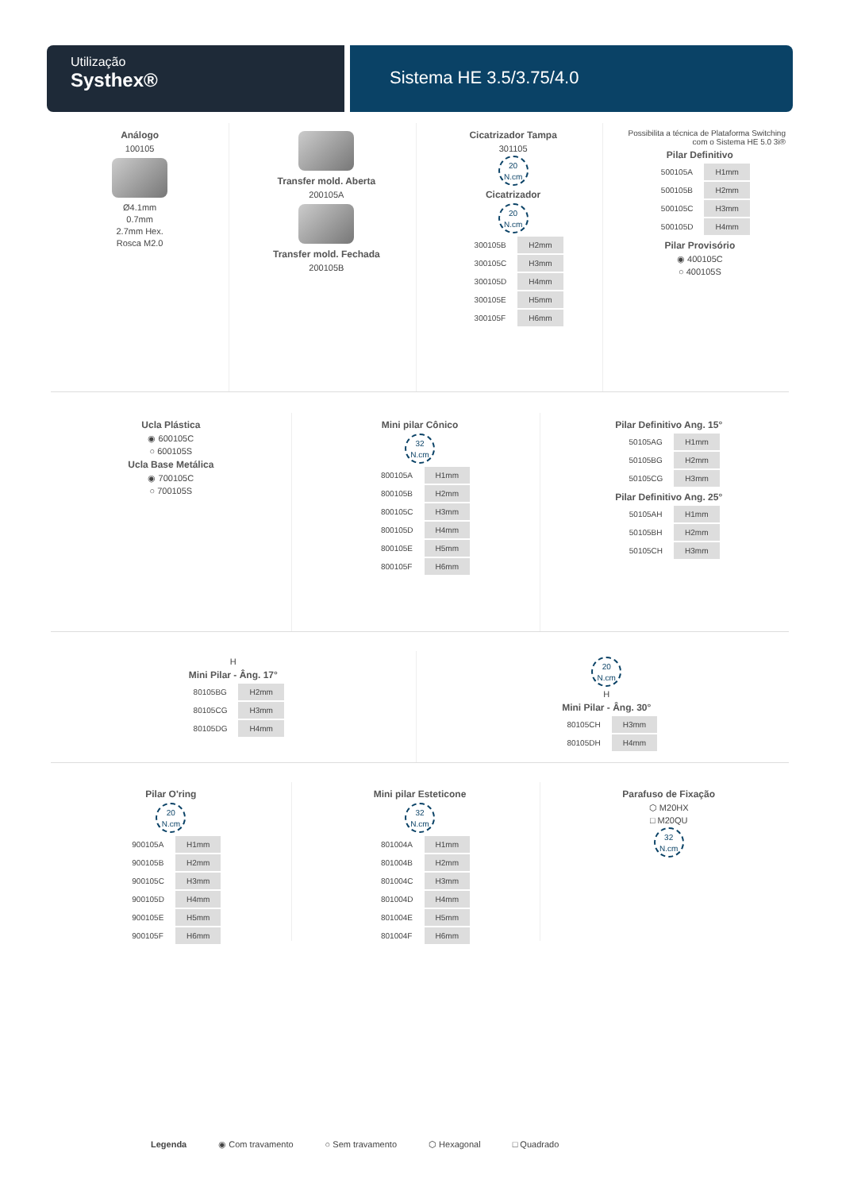Utilização
Systhex®
Sistema HE 3.5/3.75/4.0
Análogo
100105
Ø4.1mm
0.7mm
2.7mm Hex.
Rosca M2.0
Transfer mold. Aberta
200105A
Transfer mold. Fechada
200105B
Cicatrizador Tampa
301105
20
N.cm
Cicatrizador
20
N.cm
| 300105B | H2mm |
| 300105C | H3mm |
| 300105D | H4mm |
| 300105E | H5mm |
| 300105F | H6mm |
Possibilita a técnica de Plataforma Switching com o Sistema HE 5.0 3i®
Pilar Definitivo
| 500105A | H1mm |
| 500105B | H2mm |
| 500105C | H3mm |
| 500105D | H4mm |
Pilar Provisório
◉ 400105C
○ 400105S
Ucla Plástica
◉ 600105C
○ 600105S
Ucla Base Metálica
◉ 700105C
○ 700105S
Mini pilar Cônico
32
N.cm
| 800105A | H1mm |
| 800105B | H2mm |
| 800105C | H3mm |
| 800105D | H4mm |
| 800105E | H5mm |
| 800105F | H6mm |
Pilar Definitivo Ang. 15°
| 50105AG | H1mm |
| 50105BG | H2mm |
| 50105CG | H3mm |
Pilar Definitivo Ang. 25°
| 50105AH | H1mm |
| 50105BH | H2mm |
| 50105CH | H3mm |
H
Mini Pilar - Âng. 17°
| 80105BG | H2mm |
| 80105CG | H3mm |
| 80105DG | H4mm |
20
N.cm
H
Mini Pilar - Âng. 30°
| 80105CH | H3mm |
| 80105DH | H4mm |
Pilar O'ring
20
N.cm
| 900105A | H1mm |
| 900105B | H2mm |
| 900105C | H3mm |
| 900105D | H4mm |
| 900105E | H5mm |
| 900105F | H6mm |
Mini pilar Esteticone
32
N.cm
| 801004A | H1mm |
| 801004B | H2mm |
| 801004C | H3mm |
| 801004D | H4mm |
| 801004E | H5mm |
| 801004F | H6mm |
Parafuso de Fixação
⬡ M20HX
□ M20QU
32
N.cm
Legenda ◉ Com travamento ○ Sem travamento ⬡ Hexagonal □ Quadrado